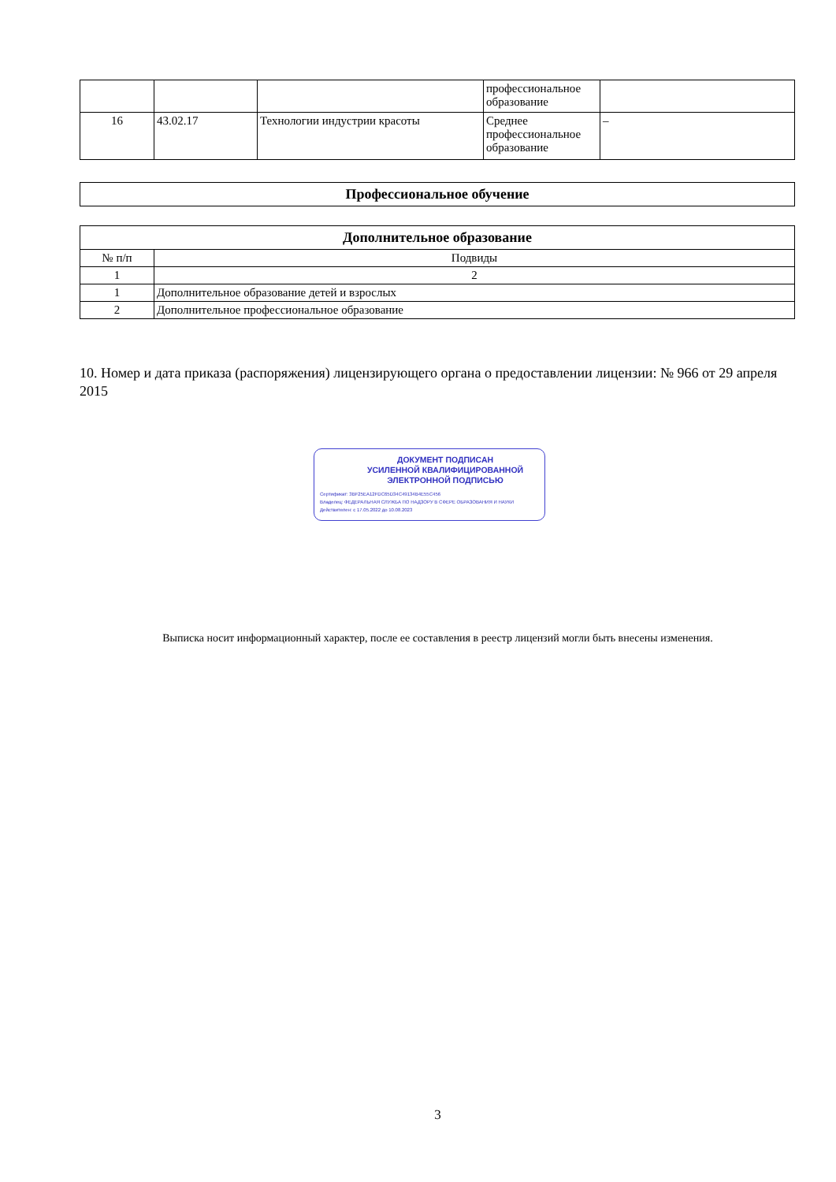| | | | профессиональное образование | |
| 16 | 43.02.17 | Технологии индустрии красоты | Среднее профессиональное образование | – |
| Профессиональное обучение |
| --- |
| Дополнительное образование | |
| --- | --- |
| № п/п | Подвиды |
| 1 | 2 |
| 1 | Дополнительное образование детей и взрослых |
| 2 | Дополнительное профессиональное образование |
10. Номер и дата приказа (распоряжения) лицензирующего органа о предоставлении лицензии: № 966 от 29 апреля 2015
ДОКУМЕНТ ПОДПИСАН
УСИЛЕННОЙ КВАЛИФИЦИРОВАННОЙ
ЭЛЕКТРОННОЙ ПОДПИСЬЮ
Сертификат: 3BF25EA12FDC65D34C49134B4E55C456
Владелец: ФЕДЕРАЛЬНАЯ СЛУЖБА ПО НАДЗОРУ В СФЕРЕ ОБРАЗОВАНИЯ И НАУКИ
Действителен: с 17.05.2022 до 10.08.2023
Выписка носит информационный характер, после ее составления в реестр лицензий могли быть внесены изменения.
3